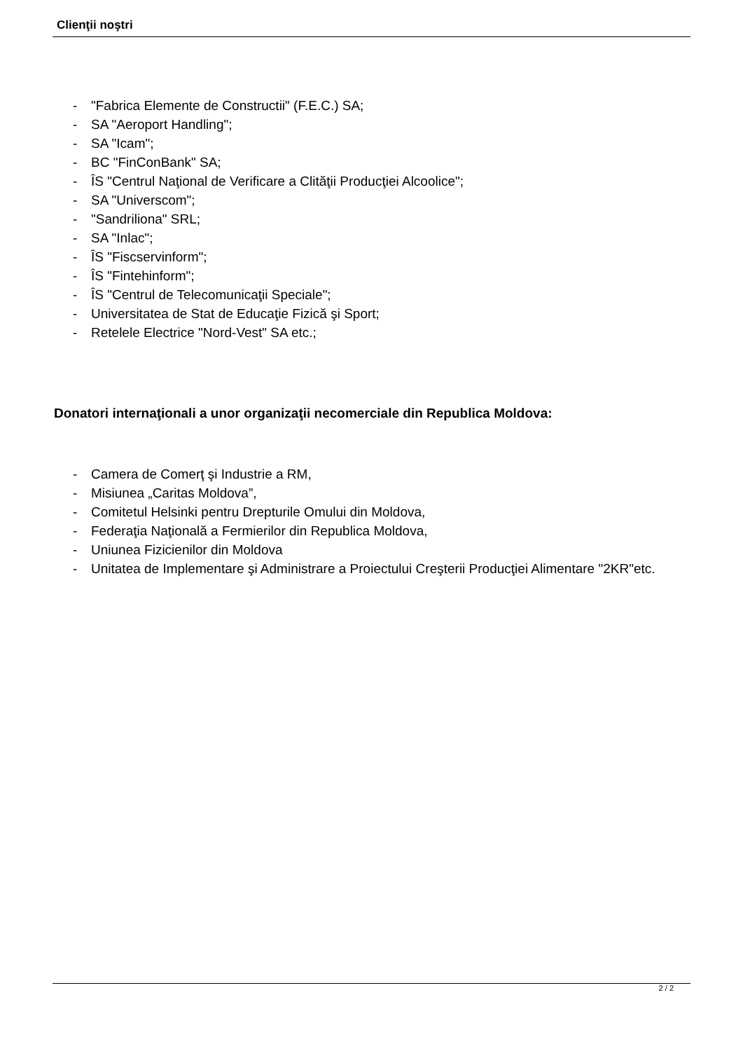Clienţii noştri
- "Fabrica Elemente de Constructii" (F.E.C.) SA;
- SA "Aeroport Handling";
- SA "Icam";
- BC "FinConBank" SA;
- ÎS "Centrul Naţional de Verificare a Clităţii Producţiei Alcoolice";
- SA "Universcom";
- "Sandriliona" SRL;
- SA "Inlac";
- ÎS "Fiscservinform";
- ÎS "Fintehinform";
- ÎS "Centrul de Telecomunicaţii Speciale";
- Universitatea de Stat de Educaţie Fizică şi Sport;
- Retelele Electrice "Nord-Vest" SA etc.;
Donatori internaţionali a unor organizaţii necomerciale din Republica Moldova:
- Camera de Comerţ şi Industrie a RM,
- Misiunea „Caritas Moldova”,
- Comitetul Helsinki pentru Drepturile Omului din Moldova,
- Federaţia Naţională a Fermierilor din Republica Moldova,
- Uniunea Fizicienilor din Moldova
- Unitatea de Implementare şi Administrare a Proiectului Creşterii Producţiei Alimentare "2KR"etc.
2 / 2